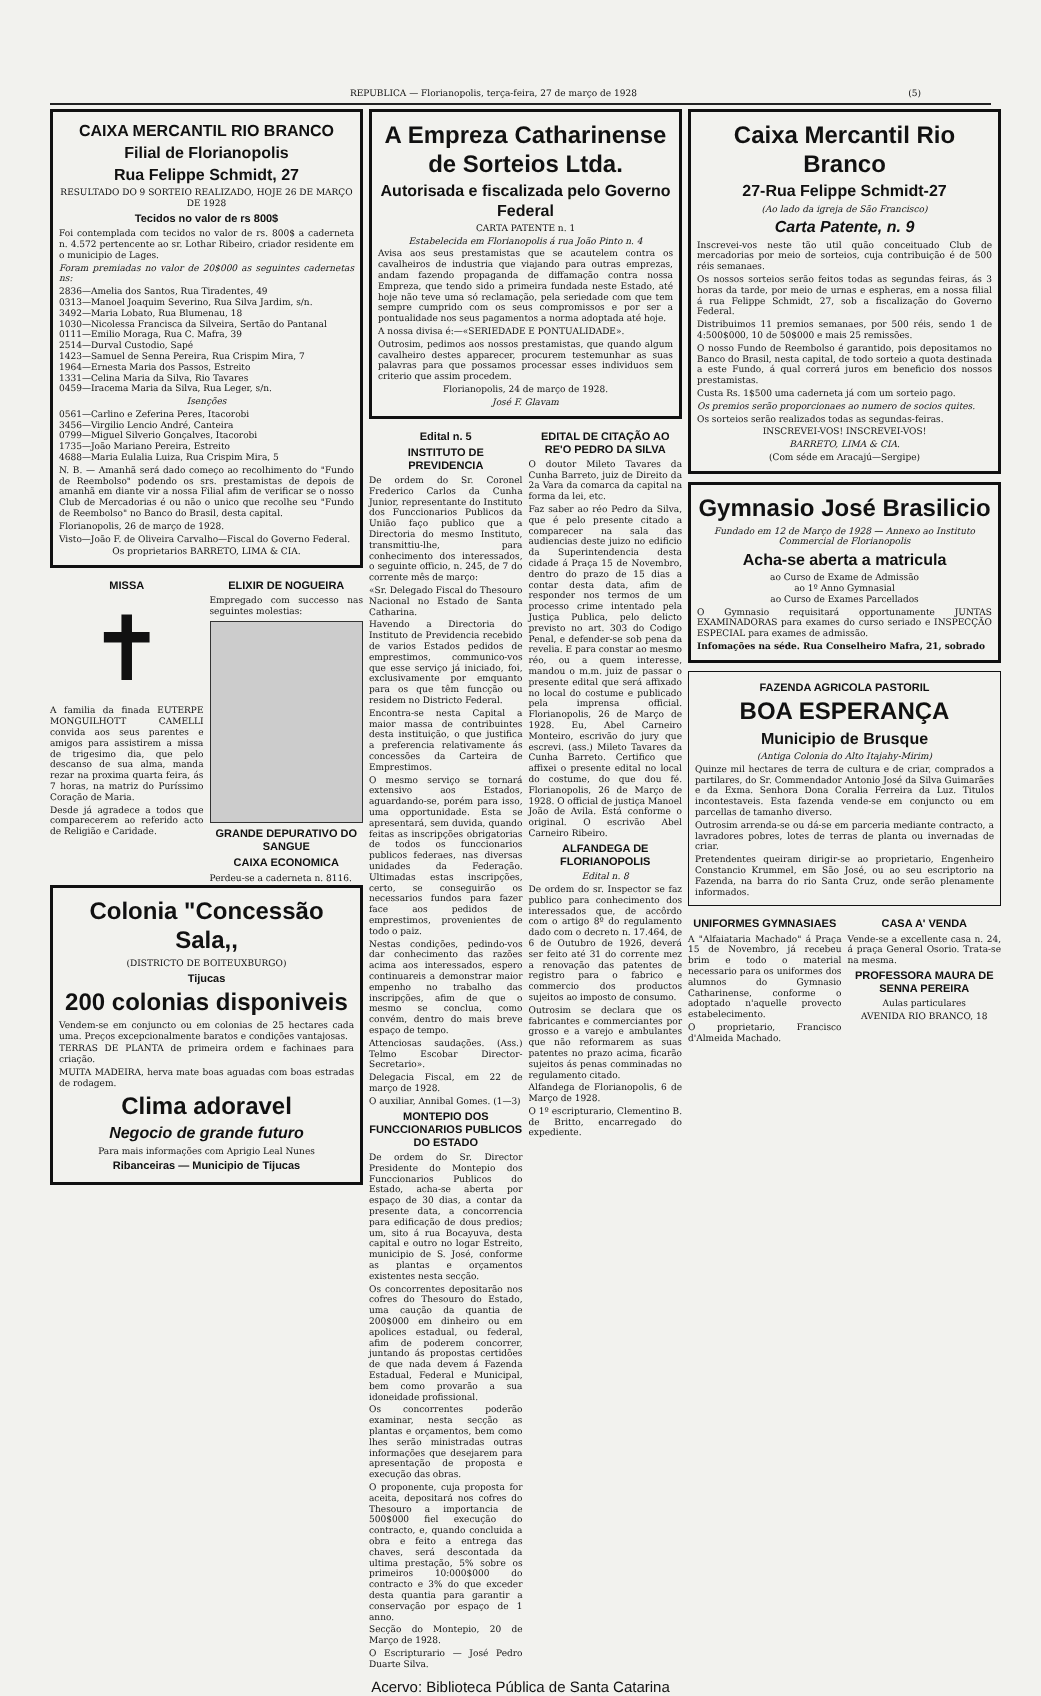REPUBLICA — Florianopolis, terça-feira, 27 de março de 1928 (5)
CAIXA MERCANTIL RIO BRANCO
Filial de Florianopolis
Rua Felippe Schmidt, 27
RESULTADO DO 9 SORTEIO REALIZADO, HOJE 26 DE MARÇO DE 1928
Tecidos no valor de rs 800$
Foi contemplada com tecidos no valor de rs. 800$ a caderneta n. 4.572 pertencente ao sr. Lothar Ribeiro, criador residente em o municipio de Lages.
Foram premiadas no valor de 20$000 as seguintes cadernetas ns:
2836—Amelia dos Santos, Rua Tiradentes, 49
0313—Manoel Joaquim Severino, Rua Silva Jardim, s/n.
3492—Maria Lobato, Rua Blumenau, 18
1030—Nicolessa Francisca da Silveira, Sertão do Pantanal
0111—Emilio Moraga, Rua C. Mafra, 39
2514—Durval Custodio, Sapé
1423—Samuel de Senna Pereira, Rua Crispim Mira, 7
1964—Ernesta Maria dos Passos, Estreito
1331—Celina Maria da Silva, Rio Tavares
0459—Iracema Maria da Silva, Rua Leger, s/n.
Isenções
0561—Carlino e Zeferina Peres, Itacorobi
3456—Virgilio Lencio André, Canteira
0799—Miguel Silverio Gonçalves, Itacorobi
1735—João Mariano Pereira, Estreito
4688—Maria Eulalia Luiza, Rua Crispim Mira, 5
N. B. — Amanhã será dado começo ao recolhimento do "Fundo de Reembolso" podendo os srs. prestamistas de depois de amanhã em diante vir a nossa Filial afim de verificar se o nosso Club de Mercadorias é ou não o unico que recolhe seu "Fundo de Reembolso" no Banco do Brasil, desta capital.
Florianopolis, 26 de março de 1928.
Visto—João F. de Oliveira Carvalho—Fiscal do Governo Federal.
Os proprietarios BARRETO, LIMA & CIA.
MISSA
✝
A familia da finada EUTERPE MONGUILHOTT CAMELLI convida aos seus parentes e amigos para assistirem a missa de trigesimo dia, que pelo descanso de sua alma, manda rezar na proxima quarta feira, ás 7 horas, na matriz do Puríssimo Coração de Maria.
Desde já agradece a todos que comparecerem ao referido acto de Religião e Caridade.
ELIXIR DE NOGUEIRA
Empregado com successo nas seguintes molestias:
GRANDE DEPURATIVO DO SANGUE
CAIXA ECONOMICA
Perdeu-se a caderneta n. 8116.
Colonia "Concessão Sala,,
(DISTRICTO DE BOITEUXBURGO)
Tijucas
200 colonias disponiveis
Vendem-se em conjuncto ou em colonias de 25 hectares cada uma. Preços excepcionalmente baratos e condições vantajosas.
TERRAS DE PLANTA de primeira ordem e fachinaes para criação.
MUITA MADEIRA, herva mate boas aguadas com boas estradas de rodagem.
Clima adoravel
Negocio de grande futuro
Para mais informações com Aprigio Leal Nunes
Ribanceiras — Municipio de Tijucas
A Empreza Catharinense de Sorteios Ltda.
Autorisada e fiscalizada pelo Governo Federal
CARTA PATENTE n. 1
Estabelecida em Florianopolis á rua João Pinto n. 4
Avisa aos seus prestamistas que se acautelem contra os cavalheiros de industria que viajando para outras emprezas, andam fazendo propaganda de diffamação contra nossa Empreza, que tendo sido a primeira fundada neste Estado, até hoje não teve uma só reclamação, pela seriedade com que tem sempre cumprido com os seus compromissos e por ser a pontualidade nos seus pagamentos a norma adoptada até hoje.
A nossa divisa é:—«SERIEDADE E PONTUALIDADE».
Outrosim, pedimos aos nossos prestamistas, que quando algum cavalheiro destes apparecer, procurem testemunhar as suas palavras para que possamos processar esses individuos sem criterio que assim procedem.
Florianopolis, 24 de março de 1928.
José F. Glavam
Edital n. 5
INSTITUTO DE PREVIDENCIA
De ordem do Sr. Coronel Frederico Carlos da Cunha Junior, representante do Instituto dos Funccionarios Publicos da União faço publico que a Directoria do mesmo Instituto, transmittiu-lhe, para conhecimento dos interessados, o seguinte officio, n. 245, de 7 do corrente mês de março:
«Sr. Delegado Fiscal do Thesouro Nacional no Estado de Santa Catharina.
Havendo a Directoria do Instituto de Previdencia recebido de varios Estados pedidos de emprestimos, communico-vos que esse serviço já iniciado, foi, exclusivamente por emquanto para os que têm funcção ou residem no Districto Federal.
Encontra-se nesta Capital a maior massa de contribuintes desta instituição, o que justifica a preferencia relativamente ás concessões da Carteira de Emprestimos.
O mesmo serviço se tornará extensivo aos Estados, aguardando-se, porém para isso, uma opportunidade. Esta se apresentará, sem duvida, quando feitas as inscripções obrigatorias de todos os funccionarios publicos federaes, nas diversas unidades da Federação. Ultimadas estas inscripções, certo, se conseguirão os necessarios fundos para fazer face aos pedidos de emprestimos, provenientes de todo o paiz.
Nestas condições, pedindo-vos dar conhecimento das razões acima aos interessados, espero continuareis a demonstrar maior empenho no trabalho das inscripções, afim de que o mesmo se conclua, como convém, dentro do mais breve espaço de tempo.
Attenciosas saudações. (Ass.) Telmo Escobar Director-Secretario».
Delegacia Fiscal, em 22 de março de 1928.
O auxiliar, Annibal Gomes. (1—3)
MONTEPIO DOS FUNCCIONARIOS PUBLICOS DO ESTADO
De ordem do Sr. Director Presidente do Montepio dos Funccionarios Publicos do Estado, acha-se aberta por espaço de 30 dias, a contar da presente data, a concorrencia para edificação de dous predios; um, sito á rua Bocayuva, desta capital e outro no logar Estreito, municipio de S. José, conforme as plantas e orçamentos existentes nesta secção.
Os concorrentes depositarão nos cofres do Thesouro do Estado, uma caução da quantia de 200$000 em dinheiro ou em apolices estadual, ou federal, afim de poderem concorrer, juntando ás propostas certidões de que nada devem á Fazenda Estadual, Federal e Municipal, bem como provarão a sua idoneidade profissional.
Os concorrentes poderão examinar, nesta secção as plantas e orçamentos, bem como lhes serão ministradas outras informações que desejarem para apresentação de proposta e execução das obras.
O proponente, cuja proposta for aceita, depositará nos cofres do Thesouro a importancia de 500$000 fiel execução do contracto, e, quando concluida a obra e feito a entrega das chaves, será descontada da ultima prestação, 5% sobre os primeiros 10:000$000 do contracto e 3% do que exceder desta quantia para garantir a conservação por espaço de 1 anno.
Secção do Montepio, 20 de Março de 1928.
O Escripturario — José Pedro Duarte Silva.
EDITAL DE CITAÇÃO AO RE'O PEDRO DA SILVA
O doutor Mileto Tavares da Cunha Barreto, juiz de Direito da 2a Vara da comarca da capital na forma da lei, etc.
Faz saber ao réo Pedro da Silva, que é pelo presente citado a comparecer na sala das audiencias deste juizo no edificio da Superintendencia desta cidade á Praça 15 de Novembro, dentro do prazo de 15 dias a contar desta data, afim de responder nos termos de um processo crime intentado pela Justiça Publica, pelo delicto previsto no art. 303 do Codigo Penal, e defender-se sob pena da revelia. E para constar ao mesmo réo, ou a quem interesse, mandou o m.m. juiz de passar o presente edital que será affixado no local do costume e publicado pela imprensa official. Florianopolis, 26 de Março de 1928. Eu, Abel Carneiro Monteiro, escrivão do jury que escrevi. (ass.) Mileto Tavares da Cunha Barreto. Certifico que affixei o presente edital no local do costume, do que dou fé. Florianopolis, 26 de Março de 1928. O official de justiça Manoel João de Avila. Está conforme o original. O escrivão Abel Carneiro Ribeiro.
ALFANDEGA DE FLORIANOPOLIS
Edital n. 8
De ordem do sr. Inspector se faz publico para conhecimento dos interessados que, de accôrdo com o artigo 8º do regulamento dado com o decreto n. 17.464, de 6 de Outubro de 1926, deverá ser feito até 31 do corrente mez a renovação das patentes de registro para o fabrico e commercio dos productos sujeitos ao imposto de consumo.
Outrosim se declara que os fabricantes e commerciantes por grosso e a varejo e ambulantes que não reformarem as suas patentes no prazo acima, ficarão sujeitos ás penas comminadas no regulamento citado.
Alfandega de Florianopolis, 6 de Março de 1928.
O 1º escripturario, Clementino B. de Britto, encarregado do expediente.
Caixa Mercantil Rio Branco
27-Rua Felippe Schmidt-27
(Ao lado da igreja de São Francisco)
Carta Patente, n. 9
Inscrevei-vos neste tão util quão conceituado Club de mercadorias por meio de sorteios, cuja contribuição é de 500 réis semanaes.
Os nossos sorteios serão feitos todas as segundas feiras, ás 3 horas da tarde, por meio de urnas e espheras, em a nossa filial á rua Felippe Schmidt, 27, sob a fiscalização do Governo Federal.
Distribuimos 11 premios semanaes, por 500 réis, sendo 1 de 4:500$000, 10 de 50$000 e mais 25 remissões.
O nosso Fundo de Reembolso é garantido, pois depositamos no Banco do Brasil, nesta capital, de todo sorteio a quota destinada a este Fundo, á qual correrá juros em beneficio dos nossos prestamistas.
Custa Rs. 1$500 uma caderneta já com um sorteio pago.
Os premios serão proporcionaes ao numero de socios quites.
Os sorteios serão realizados todas as segundas-feiras.
INSCREVEI-VOS! INSCREVEI-VOS!
BARRETO, LIMA & CIA.
(Com séde em Aracajú—Sergipe)
Gymnasio José Brasilicio
Fundado em 12 de Março de 1928 — Annexo ao Instituto Commercial de Florianopolis
Acha-se aberta a matricula
ao Curso de Exame de Admissão
ao 1º Anno Gymnasial
ao Curso de Exames Parcellados
O Gymnasio requisitará opportunamente JUNTAS EXAMINADORAS para exames do curso seriado e INSPECÇÃO ESPECIAL para exames de admissão.
Infomações na séde. Rua Conselheiro Mafra, 21, sobrado
FAZENDA AGRICOLA PASTORIL
BOA ESPERANÇA
Municipio de Brusque
(Antiga Colonia do Alto Itajahy-Mirim)
Quinze mil hectares de terra de cultura e de criar, comprados a partilares, do Sr. Commendador Antonio José da Silva Guimarães e da Exma. Senhora Dona Coralia Ferreira da Luz. Titulos incontestaveis. Esta fazenda vende-se em conjuncto ou em parcellas de tamanho diverso.
Outrosim arrenda-se ou dá-se em parceria mediante contracto, a lavradores pobres, lotes de terras de planta ou invernadas de criar.
Pretendentes queiram dirigir-se ao proprietario, Engenheiro Constancio Krummel, em São José, ou ao seu escriptorio na Fazenda, na barra do rio Santa Cruz, onde serão plenamente informados.
UNIFORMES GYMNASIAES
A "Alfaiataria Machado" á Praça 15 de Novembro, já recebeu brim e todo o material necessario para os uniformes dos alumnos do Gymnasio Catharinense, conforme o adoptado n'aquelle provecto estabelecimento.
O proprietario, Francisco d'Almeida Machado.
CASA A' VENDA
Vende-se a excellente casa n. 24, á praça General Osorio. Trata-se na mesma.
PROFESSORA MAURA DE SENNA PEREIRA
Aulas particulares
AVENIDA RIO BRANCO, 18
Acervo: Biblioteca Pública de Santa Catarina